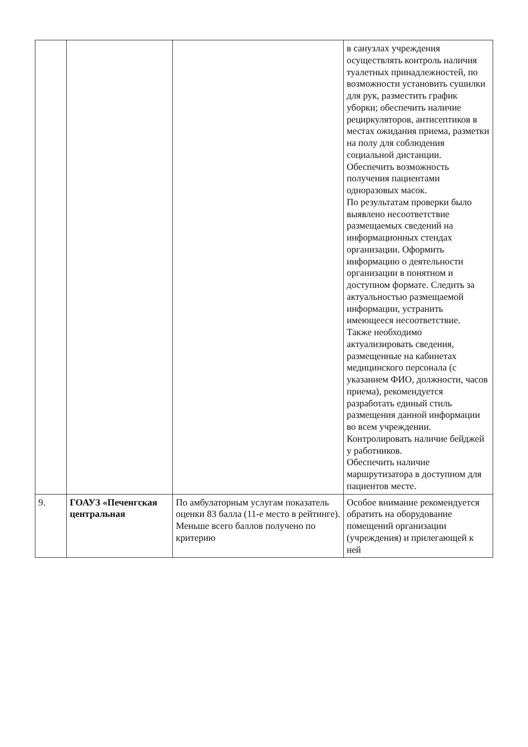| | | | в санузлах учреждения осуществлять контроль наличия туалетных принадлежностей, по возможности установить сушилки для рук, разместить график уборки; обеспечить наличие рециркуляторов, антисептиков в местах ожидания приема, разметки на полу для соблюдения социальной дистанции. Обеспечить возможность получения пациентами одноразовых масок. По результатам проверки было выявлено несоответствие размещаемых сведений на информационных стендах организации. Оформить информацию о деятельности организации в понятном и доступном формате. Следить за актуальностью размещаемой информации, устранить имеющееся несоответствие. Также необходимо актуализировать сведения, размещенные на кабинетах медицинского персонала (с указанием ФИО, должности, часов приема), рекомендуется разработать единый стиль размещения данной информации во всем учреждении. Контролировать наличие бейджей у работников. Обеспечить наличие маршрутизатора в доступном для пациентов месте. |
| 9. | ГОАУЗ «Печенгская центральная | По амбулаторным услугам показатель оценки 83 балла (11-е место в рейтинге). Меньше всего баллов получено по критерию | Особое внимание рекомендуется обратить на оборудование помещений организации (учреждения) и прилегающей к ней |